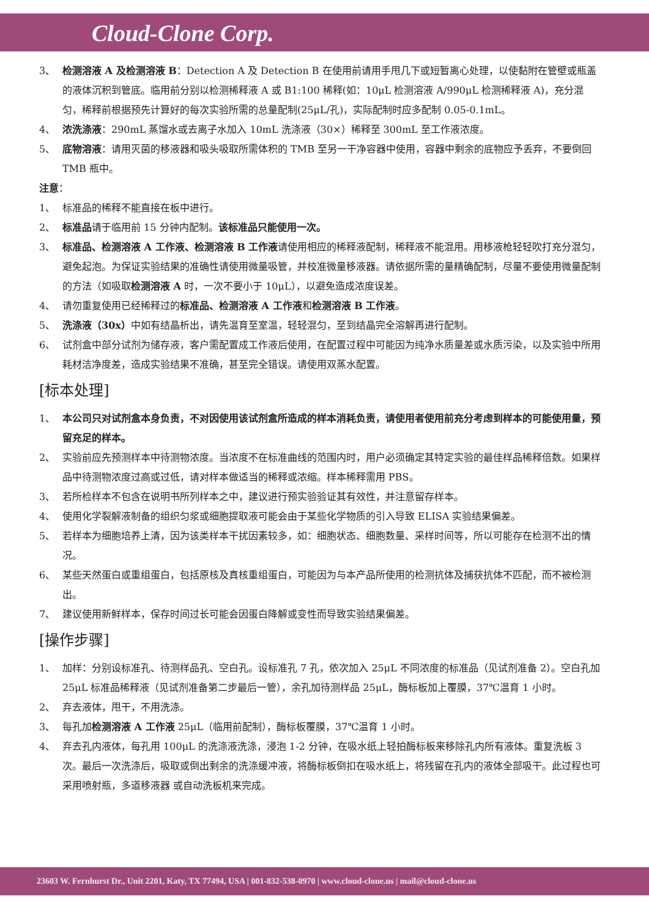Cloud-Clone Corp.
3、 检测溶液 A 及检测溶液 B：Detection A 及 Detection B 在使用前请用手甩几下或短暂离心处理，以使黏附在管壁或瓶盖的液体沉积到管底。临用前分别以检测稀释液 A 或 B1:100 稀释(如：10μL 检测溶液 A/990μL 检测稀释液 A)，充分混匀，稀释前根据预先计算好的每次实验所需的总量配制(25μL/孔)，实际配制时应多配制 0.05-0.1mL。
4、 浓洗涤液：290mL 蒸馏水或去离子水加入 10mL 洗涤液（30×）稀释至 300mL 至工作液浓度。
5、 底物溶液：请用灭菌的移液器和吸头吸取所需体积的 TMB 至另一干净容器中使用，容器中剩余的底物应予丢弃，不要倒回 TMB 瓶中。
注意：
1、 标准品的稀释不能直接在板中进行。
2、 标准品请于临用前 15 分钟内配制。该标准品只能使用一次。
3、 标准品、检测溶液 A 工作液、检测溶液 B 工作液请使用相应的稀释液配制，稀释液不能混用。用移液枪轻轻吹打充分混匀，避免起泡。为保证实验结果的准确性请使用微量吸管，并校准微量移液器。请依据所需的量精确配制，尽量不要使用微量配制的方法（如吸取检测溶液 A 时，一次不要小于 10μL），以避免造成浓度误差。
4、 请勿重复使用已经稀释过的标准品、检测溶液 A 工作液和检测溶液 B 工作液。
5、 洗涤液（30x）中如有结晶析出，请先温育至室温，轻轻混匀，至到结晶完全溶解再进行配制。
6、 试剂盒中部分试剂为储存液，客户需配置成工作液后使用，在配置过程中可能因为纯净水质量差或水质污染，以及实验中所用耗材洁净度差，造成实验结果不准确，甚至完全错误。请使用双蒸水配置。
[标本处理]
1、 本公司只对试剂盒本身负责，不对因使用该试剂盒所造成的样本消耗负责，请使用者使用前充分考虑到样本的可能使用量，预留充足的样本。
2、 实验前应先预测样本中待测物浓度。当浓度不在标准曲线的范围内时，用户必须确定其特定实验的最佳样品稀释倍数。如果样品中待测物浓度过高或过低，请对样本做适当的稀释或浓缩。样本稀释需用 PBS。
3、 若所检样本不包含在说明书所列样本之中，建议进行预实验验证其有效性，并注意留存样本。
4、 使用化学裂解液制备的组织匀浆或细胞提取液可能会由于某些化学物质的引入导致 ELISA 实验结果偏差。
5、 若样本为细胞培养上清，因为该类样本干扰因素较多，如：细胞状态、细胞数量、采样时间等，所以可能存在检测不出的情况。
6、 某些天然蛋白或重组蛋白，包括原核及真核重组蛋白，可能因为与本产品所使用的检测抗体及捕获抗体不匹配，而不被检测出。
7、 建议使用新鲜样本，保存时间过长可能会因蛋白降解或变性而导致实验结果偏差。
[操作步骤]
1、 加样：分别设标准孔、待测样品孔、空白孔。设标准孔 7 孔，依次加入 25μL 不同浓度的标准品（见试剂准备 2）。空白孔加 25μL 标准品稀释液（见试剂准备第二步最后一管），余孔加待测样品 25μL，酶标板加上覆膜，37℃温育 1 小时。
2、 弃去液体，甩干，不用洗涤。
3、 每孔加检测溶液 A 工作液 25μL（临用前配制），酶标板覆膜，37℃温育 1 小时。
4、 弃去孔内液体，每孔用 100μL 的洗涤液洗涤，浸泡 1-2 分钟，在吸水纸上轻拍酶标板来移除孔内所有液体。重复洗板 3 次。最后一次洗涤后，吸取或倒出剩余的洗涤缓冲液，将酶标板倒扣在吸水纸上，将残留在孔内的液体全部吸干。此过程也可采用喷射瓶，多道移液器 或自动洗板机来完成。
23603 W. Fernhurst Dr., Unit 2201, Katy, TX 77494, USA | 001-832-538-0970 | www.cloud-clone.us | mail@cloud-clone.us